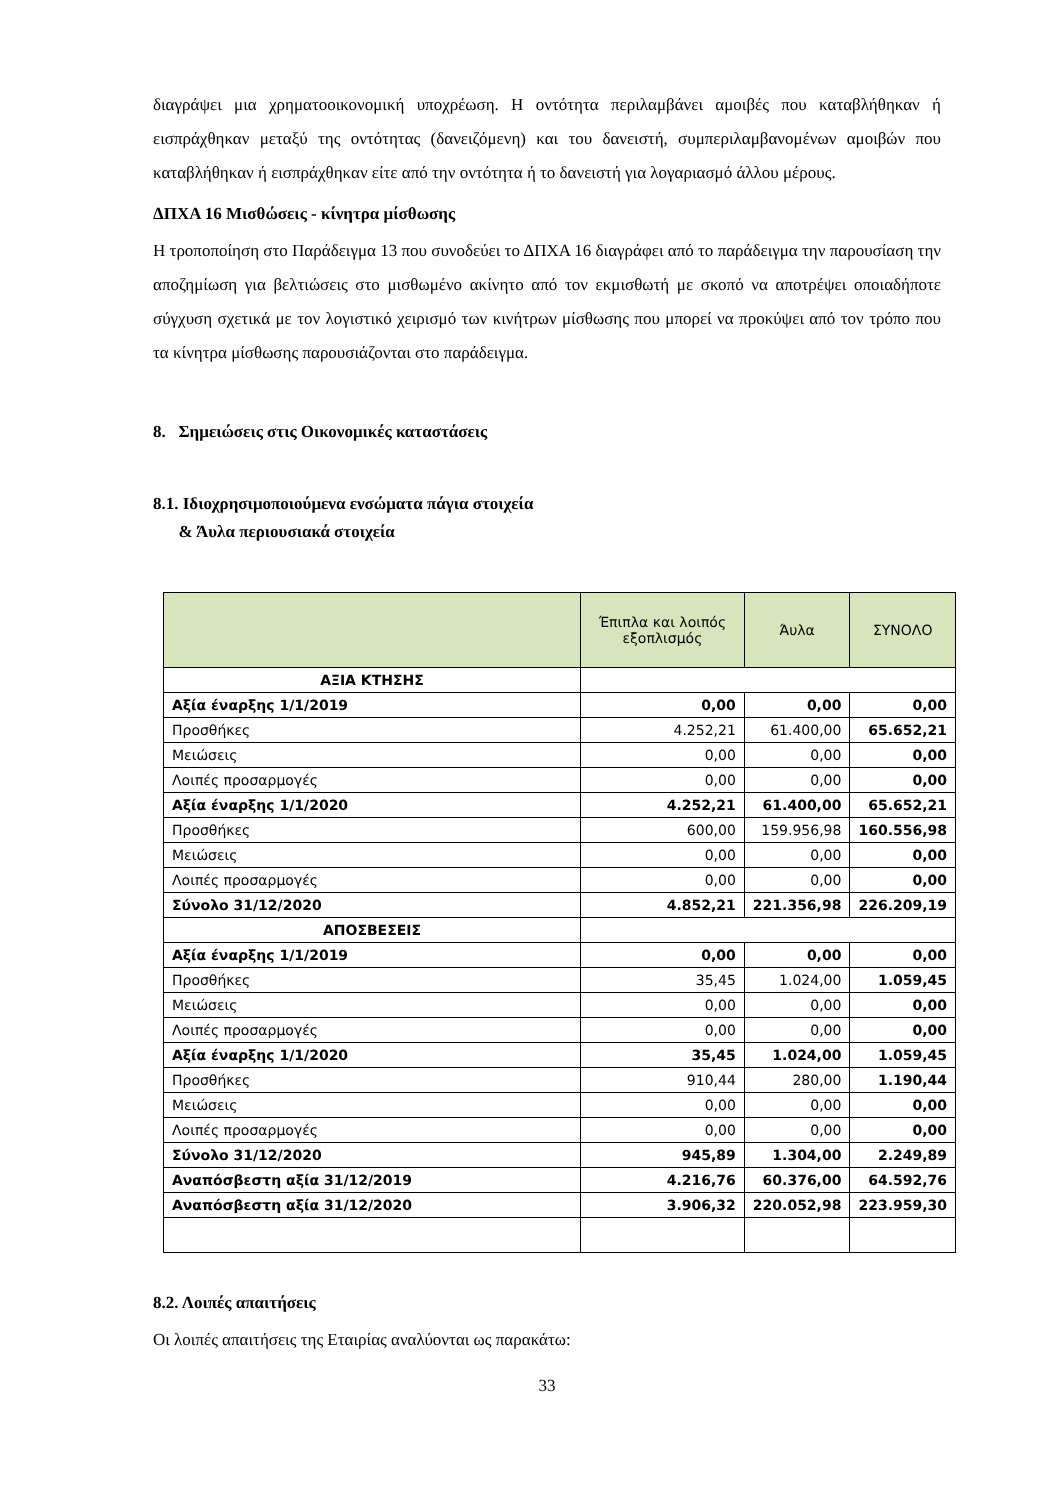διαγράψει μια χρηματοοικονομική υποχρέωση. Η οντότητα περιλαμβάνει αμοιβές που καταβλήθηκαν ή εισπράχθηκαν μεταξύ της οντότητας (δανειζόμενη) και του δανειστή, συμπεριλαμβανομένων αμοιβών που καταβλήθηκαν ή εισπράχθηκαν είτε από την οντότητα ή το δανειστή για λογαριασμό άλλου μέρους.
ΔΠΧΑ 16 Μισθώσεις - κίνητρα μίσθωσης
Η τροποποίηση στο Παράδειγμα 13 που συνοδεύει το ΔΠΧΑ 16 διαγράφει από το παράδειγμα την παρουσίαση την αποζημίωση για βελτιώσεις στο μισθωμένο ακίνητο από τον εκμισθωτή με σκοπό να αποτρέψει οποιαδήποτε σύγχυση σχετικά με τον λογιστικό χειρισμό των κινήτρων μίσθωσης που μπορεί να προκύψει από τον τρόπο που τα κίνητρα μίσθωσης παρουσιάζονται στο παράδειγμα.
8. Σημειώσεις στις Οικονομικές καταστάσεις
8.1. Ιδιοχρησιμοποιούμενα ενσώματα πάγια στοιχεία
& Άυλα περιουσιακά στοιχεία
| | Έπιπλα και λοιπός εξοπλισμός | Άυλα | ΣΥΝΟΛΟ |
| --- | --- | --- | --- |
| ΑΞΙΑ ΚΤΗΣΗΣ | | | |
| Αξία έναρξης 1/1/2019 | 0,00 | 0,00 | 0,00 |
| Προσθήκες | 4.252,21 | 61.400,00 | 65.652,21 |
| Μειώσεις | 0,00 | 0,00 | 0,00 |
| Λοιπές προσαρμογές | 0,00 | 0,00 | 0,00 |
| Αξία έναρξης 1/1/2020 | 4.252,21 | 61.400,00 | 65.652,21 |
| Προσθήκες | 600,00 | 159.956,98 | 160.556,98 |
| Μειώσεις | 0,00 | 0,00 | 0,00 |
| Λοιπές προσαρμογές | 0,00 | 0,00 | 0,00 |
| Σύνολο 31/12/2020 | 4.852,21 | 221.356,98 | 226.209,19 |
| ΑΠΟΣΒΕΣΕΙΣ | | | |
| Αξία έναρξης 1/1/2019 | 0,00 | 0,00 | 0,00 |
| Προσθήκες | 35,45 | 1.024,00 | 1.059,45 |
| Μειώσεις | 0,00 | 0,00 | 0,00 |
| Λοιπές προσαρμογές | 0,00 | 0,00 | 0,00 |
| Αξία έναρξης 1/1/2020 | 35,45 | 1.024,00 | 1.059,45 |
| Προσθήκες | 910,44 | 280,00 | 1.190,44 |
| Μειώσεις | 0,00 | 0,00 | 0,00 |
| Λοιπές προσαρμογές | 0,00 | 0,00 | 0,00 |
| Σύνολο 31/12/2020 | 945,89 | 1.304,00 | 2.249,89 |
| Αναπόσβεστη αξία 31/12/2019 | 4.216,76 | 60.376,00 | 64.592,76 |
| Αναπόσβεστη αξία 31/12/2020 | 3.906,32 | 220.052,98 | 223.959,30 |
8.2. Λοιπές απαιτήσεις
Οι λοιπές απαιτήσεις της Εταιρίας αναλύονται ως παρακάτω:
33